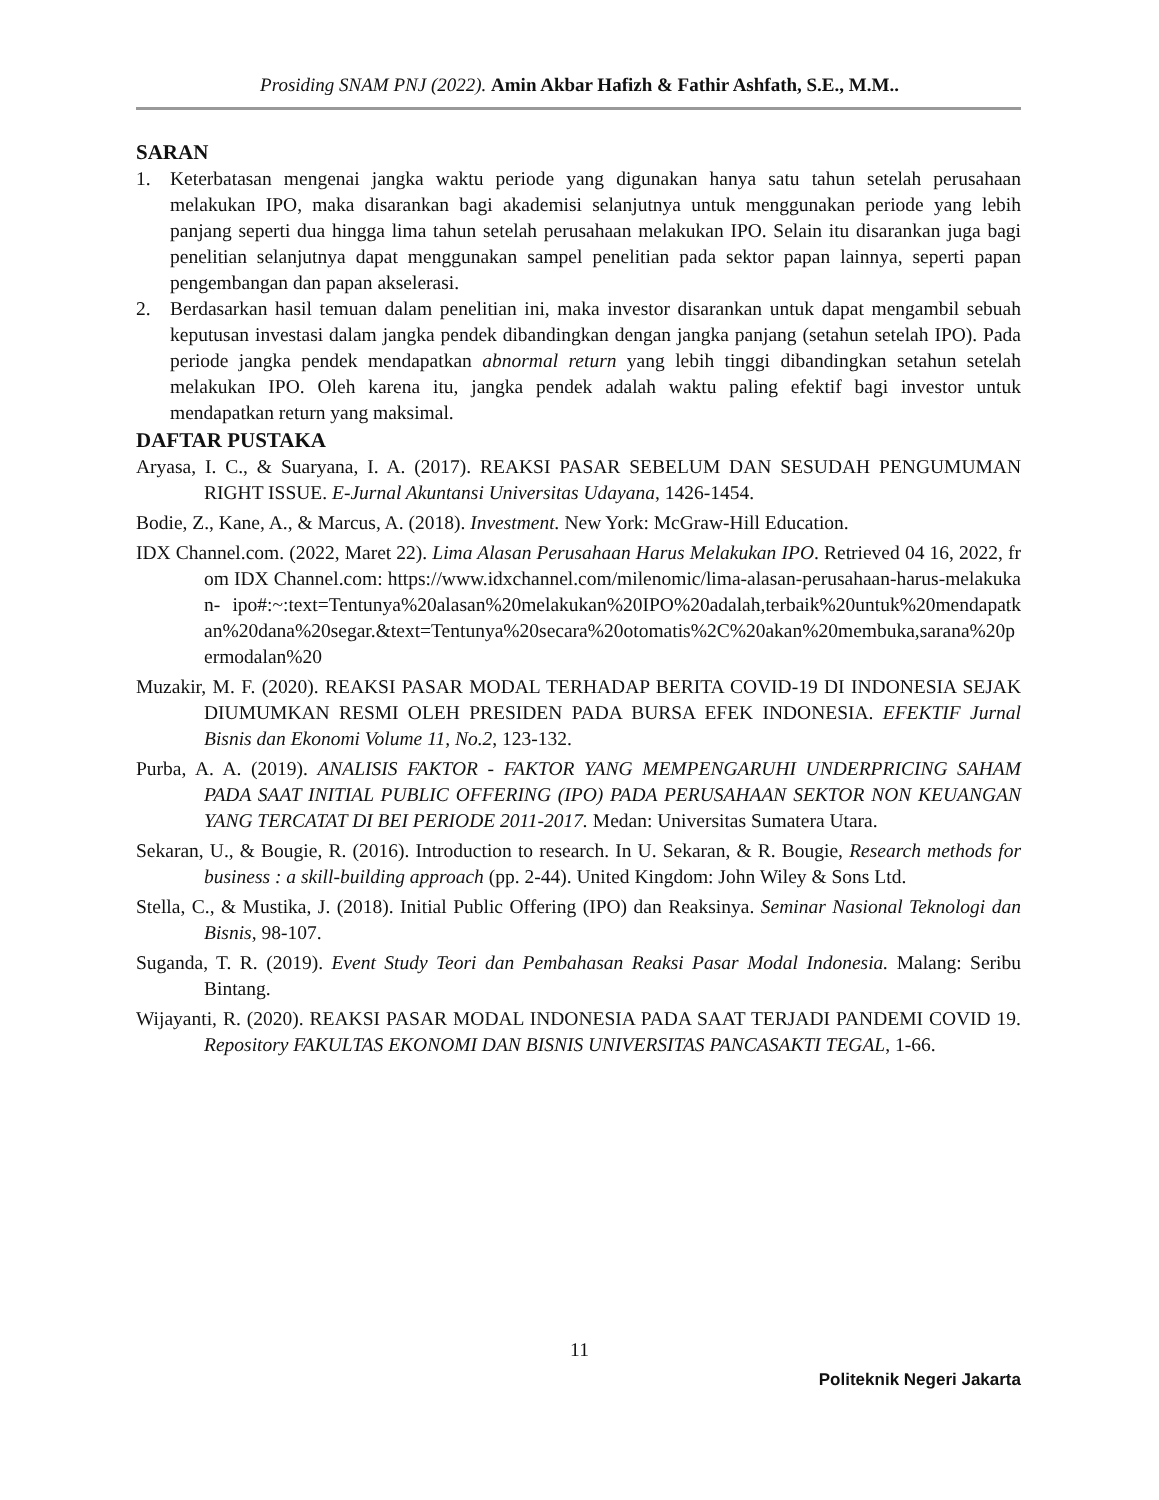Prosiding SNAM PNJ (2022). Amin Akbar Hafizh & Fathir Ashfath, S.E., M.M..
SARAN
1. Keterbatasan mengenai jangka waktu periode yang digunakan hanya satu tahun setelah perusahaan melakukan IPO, maka disarankan bagi akademisi selanjutnya untuk menggunakan periode yang lebih panjang seperti dua hingga lima tahun setelah perusahaan melakukan IPO. Selain itu disarankan juga bagi penelitian selanjutnya dapat menggunakan sampel penelitian pada sektor papan lainnya, seperti papan pengembangan dan papan akselerasi.
2. Berdasarkan hasil temuan dalam penelitian ini, maka investor disarankan untuk dapat mengambil sebuah keputusan investasi dalam jangka pendek dibandingkan dengan jangka panjang (setahun setelah IPO). Pada periode jangka pendek mendapatkan abnormal return yang lebih tinggi dibandingkan setahun setelah melakukan IPO. Oleh karena itu, jangka pendek adalah waktu paling efektif bagi investor untuk mendapatkan return yang maksimal.
DAFTAR PUSTAKA
Aryasa, I. C., & Suaryana, I. A. (2017). REAKSI PASAR SEBELUM DAN SESUDAH PENGUMUMAN RIGHT ISSUE. E-Jurnal Akuntansi Universitas Udayana, 1426-1454.
Bodie, Z., Kane, A., & Marcus, A. (2018). Investment. New York: McGraw-Hill Education.
IDX Channel.com. (2022, Maret 22). Lima Alasan Perusahaan Harus Melakukan IPO. Retrieved 04 16, 2022, from IDX Channel.com: https://www.idxchannel.com/milenomic/lima-alasan-perusahaan-harus-melakukan- ipo#:~:text=Tentunya%20alasan%20melakukan%20IPO%20adalah,terbaik%20untuk%20mendapatkan%20dana%20segar.&text=Tentunya%20secara%20otomatis%2C%20akan%20membuka,sarana%20permodalan%20
Muzakir, M. F. (2020). REAKSI PASAR MODAL TERHADAP BERITA COVID-19 DI INDONESIA SEJAK DIUMUMKAN RESMI OLEH PRESIDEN PADA BURSA EFEK INDONESIA. EFEKTIF Jurnal Bisnis dan Ekonomi Volume 11, No.2, 123-132.
Purba, A. A. (2019). ANALISIS FAKTOR - FAKTOR YANG MEMPENGARUHI UNDERPRICING SAHAM PADA SAAT INITIAL PUBLIC OFFERING (IPO) PADA PERUSAHAAN SEKTOR NON KEUANGAN YANG TERCATAT DI BEI PERIODE 2011-2017. Medan: Universitas Sumatera Utara.
Sekaran, U., & Bougie, R. (2016). Introduction to research. In U. Sekaran, & R. Bougie, Research methods for business : a skill-building approach (pp. 2-44). United Kingdom: John Wiley & Sons Ltd.
Stella, C., & Mustika, J. (2018). Initial Public Offering (IPO) dan Reaksinya. Seminar Nasional Teknologi dan Bisnis, 98-107.
Suganda, T. R. (2019). Event Study Teori dan Pembahasan Reaksi Pasar Modal Indonesia. Malang: Seribu Bintang.
Wijayanti, R. (2020). REAKSI PASAR MODAL INDONESIA PADA SAAT TERJADI PANDEMI COVID 19. Repository FAKULTAS EKONOMI DAN BISNIS UNIVERSITAS PANCASAKTI TEGAL, 1-66.
11
Politeknik Negeri Jakarta